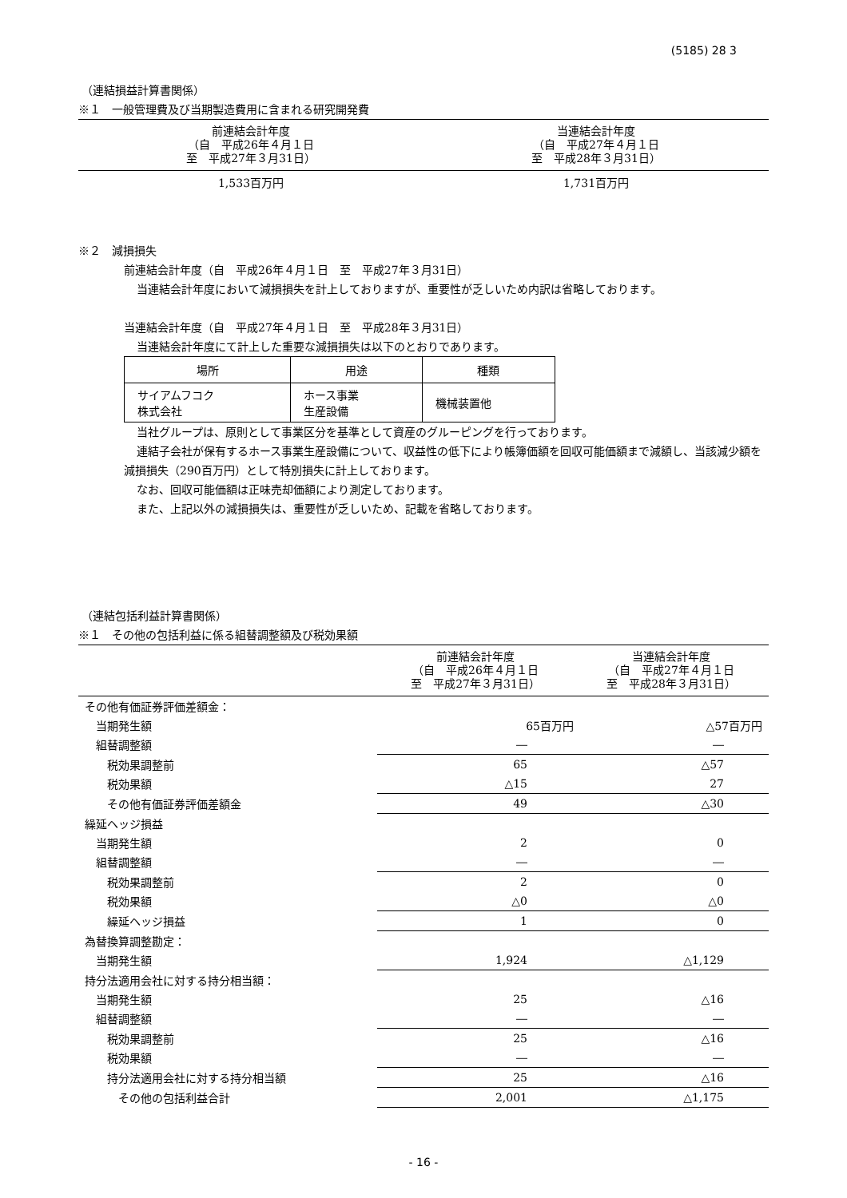(5185) 28 3
（連結損益計算書関係）
※１　一般管理費及び当期製造費用に含まれる研究開発費
| 前連結会計年度 （自 平成26年４月１日 至 平成27年３月31日） | 当連結会計年度 （自 平成27年４月１日 至 平成28年３月31日） |
| --- | --- |
| 1,533百万円 | 1,731百万円 |
※２　減損損失
前連結会計年度（自　平成26年４月１日　至　平成27年３月31日）
当連結会計年度において減損損失を計上しておりますが、重要性が乏しいため内訳は省略しております。
当連結会計年度（自　平成27年４月１日　至　平成28年３月31日）
当連結会計年度にて計上した重要な減損損失は以下のとおりであります。
| 場所 | 用途 | 種類 |
| サイアムフコク 株式会社 | ホース事業 生産設備 | 機械装置他 |
当社グループは、原則として事業区分を基準として資産のグルーピングを行っております。
連結子会社が保有するホース事業生産設備について、収益性の低下により帳簿価額を回収可能価額まで減額し、当該減少額を減損損失（290百万円）として特別損失に計上しております。
なお、回収可能価額は正味売却価額により測定しております。
また、上記以外の減損損失は、重要性が乏しいため、記載を省略しております。
（連結包括利益計算書関係）
※１　その他の包括利益に係る組替調整額及び税効果額
| | 前連結会計年度 （自 平成26年４月１日 至 平成27年３月31日） | 当連結会計年度 （自 平成27年４月１日 至 平成28年３月31日） |
| --- | --- | --- |
| その他有価証券評価差額金： | | |
| 当期発生額 | 65百万円 | △57百万円 |
| 組替調整額 | ― | ― |
| 税効果調整前 | 65 | △57 |
| 税効果額 | △15 | 27 |
| その他有価証券評価差額金 | 49 | △30 |
| 繰延ヘッジ損益 | | |
| 当期発生額 | 2 | 0 |
| 組替調整額 | ― | ― |
| 税効果調整前 | 2 | 0 |
| 税効果額 | △0 | △0 |
| 繰延ヘッジ損益 | 1 | 0 |
| 為替換算調整勘定： | | |
| 当期発生額 | 1,924 | △1,129 |
| 持分法適用会社に対する持分相当額： | | |
| 当期発生額 | 25 | △16 |
| 組替調整額 | ― | ― |
| 税効果調整前 | 25 | △16 |
| 税効果額 | ― | ― |
| 持分法適用会社に対する持分相当額 | 25 | △16 |
| その他の包括利益合計 | 2,001 | △1,175 |
- 16 -